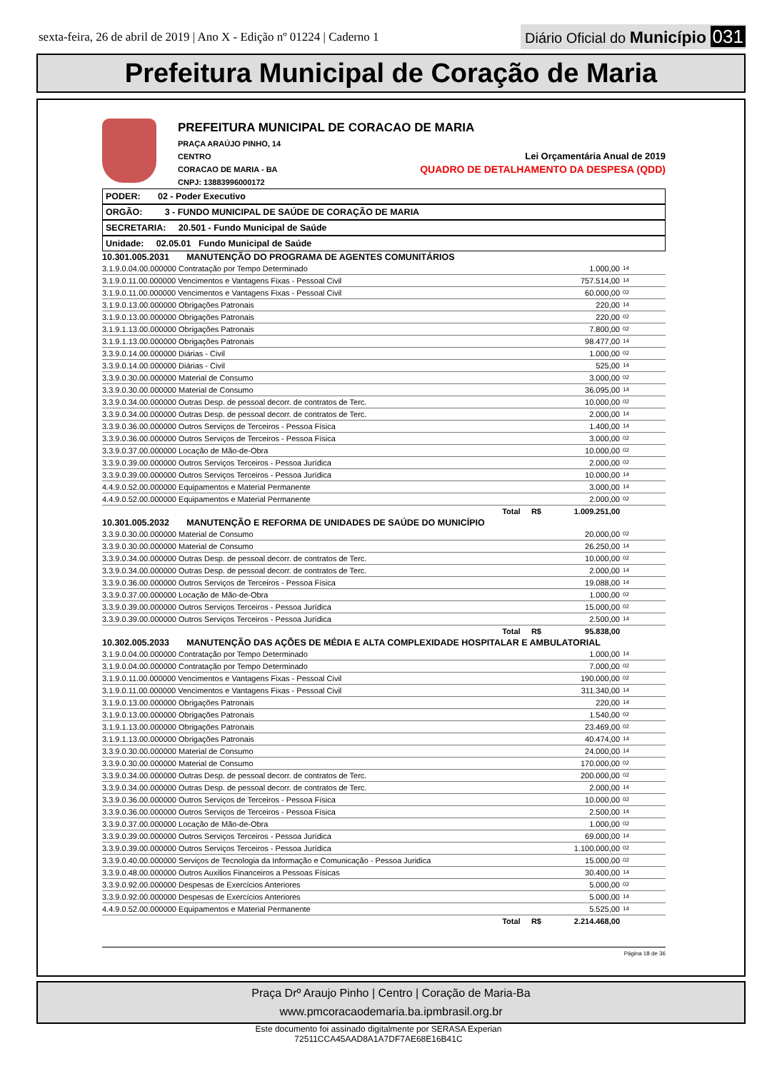sexta-feira, 26 de abril de 2019 | Ano X - Edição nº 01224 | Caderno 1
Diário Oficial do Município 031
Prefeitura Municipal de Coração de Maria
PREFEITURA MUNICIPAL DE CORACAO DE MARIA
PRAÇA ARAÚJO PINHO, 14
CENTRO
CORACAO DE MARIA - BA
CNPJ: 13883996000172
Lei Orçamentária Anual de 2019
QUADRO DE DETALHAMENTO DA DESPESA (QDD)
PODER: 02 - Poder Executivo
ORGÃO: 3 - FUNDO MUNICIPAL DE SAÚDE DE CORAÇÃO DE MARIA
SECRETARIA: 20.501 - Fundo Municipal de Saúde
Unidade: 02.05.01 Fundo Municipal de Saúde
| 10.301.005.2031 MANUTENÇÃO DO PROGRAMA DE AGENTES COMUNITÁRIOS | | |
| 3.1.9.0.04.00.000000 Contratação por Tempo Determinado | 1.000,00 | 14 |
| 3.1.9.0.11.00.000000 Vencimentos e Vantagens Fixas - Pessoal Civil | 757.514,00 | 14 |
| 3.1.9.0.11.00.000000 Vencimentos e Vantagens Fixas - Pessoal Civil | 60.000,00 | 02 |
| 3.1.9.0.13.00.000000 Obrigações Patronais | 220,00 | 14 |
| 3.1.9.0.13.00.000000 Obrigações Patronais | 220,00 | 02 |
| 3.1.9.1.13.00.000000 Obrigações Patronais | 7.800,00 | 02 |
| 3.1.9.1.13.00.000000 Obrigações Patronais | 98.477,00 | 14 |
| 3.3.9.0.14.00.000000 Diárias - Civil | 1.000,00 | 02 |
| 3.3.9.0.14.00.000000 Diárias - Civil | 525,00 | 14 |
| 3.3.9.0.30.00.000000 Material de Consumo | 3.000,00 | 02 |
| 3.3.9.0.30.00.000000 Material de Consumo | 36.095,00 | 14 |
| 3.3.9.0.34.00.000000 Outras Desp. de pessoal decorr. de contratos de Terc. | 10.000,00 | 02 |
| 3.3.9.0.34.00.000000 Outras Desp. de pessoal decorr. de contratos de Terc. | 2.000,00 | 14 |
| 3.3.9.0.36.00.000000 Outros Serviços de Terceiros - Pessoa Física | 1.400,00 | 14 |
| 3.3.9.0.36.00.000000 Outros Serviços de Terceiros - Pessoa Física | 3.000,00 | 02 |
| 3.3.9.0.37.00.000000 Locação de Mão-de-Obra | 10.000,00 | 02 |
| 3.3.9.0.39.00.000000 Outros Serviços Terceiros - Pessoa Jurídica | 2.000,00 | 02 |
| 3.3.9.0.39.00.000000 Outros Serviços Terceiros - Pessoa Jurídica | 10.000,00 | 14 |
| 4.4.9.0.52.00.000000 Equipamentos e Material Permanente | 3.000,00 | 14 |
| 4.4.9.0.52.00.000000 Equipamentos e Material Permanente | 2.000,00 | 02 |
| Total R$ | 1.009.251,00 | |
| 10.301.005.2032 MANUTENÇÃO E REFORMA DE UNIDADES DE SAÚDE DO MUNICÍPIO | | |
| 3.3.9.0.30.00.000000 Material de Consumo | 20.000,00 | 02 |
| 3.3.9.0.30.00.000000 Material de Consumo | 26.250,00 | 14 |
| 3.3.9.0.34.00.000000 Outras Desp. de pessoal decorr. de contratos de Terc. | 10.000,00 | 02 |
| 3.3.9.0.34.00.000000 Outras Desp. de pessoal decorr. de contratos de Terc. | 2.000,00 | 14 |
| 3.3.9.0.36.00.000000 Outros Serviços de Terceiros - Pessoa Física | 19.088,00 | 14 |
| 3.3.9.0.37.00.000000 Locação de Mão-de-Obra | 1.000,00 | 02 |
| 3.3.9.0.39.00.000000 Outros Serviços Terceiros - Pessoa Jurídica | 15.000,00 | 02 |
| 3.3.9.0.39.00.000000 Outros Serviços Terceiros - Pessoa Jurídica | 2.500,00 | 14 |
| Total R$ | 95.838,00 | |
| 10.302.005.2033 MANUTENÇÃO DAS AÇÕES DE MÉDIA E ALTA COMPLEXIDADE HOSPITALAR E AMBULATORIAL | | |
| 3.1.9.0.04.00.000000 Contratação por Tempo Determinado | 1.000,00 | 14 |
| 3.1.9.0.04.00.000000 Contratação por Tempo Determinado | 7.000,00 | 02 |
| 3.1.9.0.11.00.000000 Vencimentos e Vantagens Fixas - Pessoal Civil | 190.000,00 | 02 |
| 3.1.9.0.11.00.000000 Vencimentos e Vantagens Fixas - Pessoal Civil | 311.340,00 | 14 |
| 3.1.9.0.13.00.000000 Obrigações Patronais | 220,00 | 14 |
| 3.1.9.0.13.00.000000 Obrigações Patronais | 1.540,00 | 02 |
| 3.1.9.1.13.00.000000 Obrigações Patronais | 23.469,00 | 02 |
| 3.1.9.1.13.00.000000 Obrigações Patronais | 40.474,00 | 14 |
| 3.3.9.0.30.00.000000 Material de Consumo | 24.000,00 | 14 |
| 3.3.9.0.30.00.000000 Material de Consumo | 170.000,00 | 02 |
| 3.3.9.0.34.00.000000 Outras Desp. de pessoal decorr. de contratos de Terc. | 200.000,00 | 02 |
| 3.3.9.0.34.00.000000 Outras Desp. de pessoal decorr. de contratos de Terc. | 2.000,00 | 14 |
| 3.3.9.0.36.00.000000 Outros Serviços de Terceiros - Pessoa Física | 10.000,00 | 02 |
| 3.3.9.0.36.00.000000 Outros Serviços de Terceiros - Pessoa Física | 2.500,00 | 14 |
| 3.3.9.0.37.00.000000 Locação de Mão-de-Obra | 1.000,00 | 02 |
| 3.3.9.0.39.00.000000 Outros Serviços Terceiros - Pessoa Jurídica | 69.000,00 | 14 |
| 3.3.9.0.39.00.000000 Outros Serviços Terceiros - Pessoa Jurídica | 1.100.000,00 | 02 |
| 3.3.9.0.40.00.000000 Serviços de Tecnologia da Informação e Comunicação - Pessoa Juridica | 15.000,00 | 02 |
| 3.3.9.0.48.00.000000 Outros Auxilios Financeiros a Pessoas Físicas | 30.400,00 | 14 |
| 3.3.9.0.92.00.000000 Despesas de Exercícios Anteriores | 5.000,00 | 02 |
| 3.3.9.0.92.00.000000 Despesas de Exercícios Anteriores | 5.000,00 | 14 |
| 4.4.9.0.52.00.000000 Equipamentos e Material Permanente | 5.525,00 | 14 |
| Total R$ | 2.214.468,00 | |
Página 18 de 36
Praça Drº Araujo Pinho | Centro | Coração de Maria-Ba
www.pmcoracaodemaria.ba.ipmbrasil.org.br
Este documento foi assinado digitalmente por SERASA Experian
72511CCA45AAD8A1A7DF7AE68E16B41C